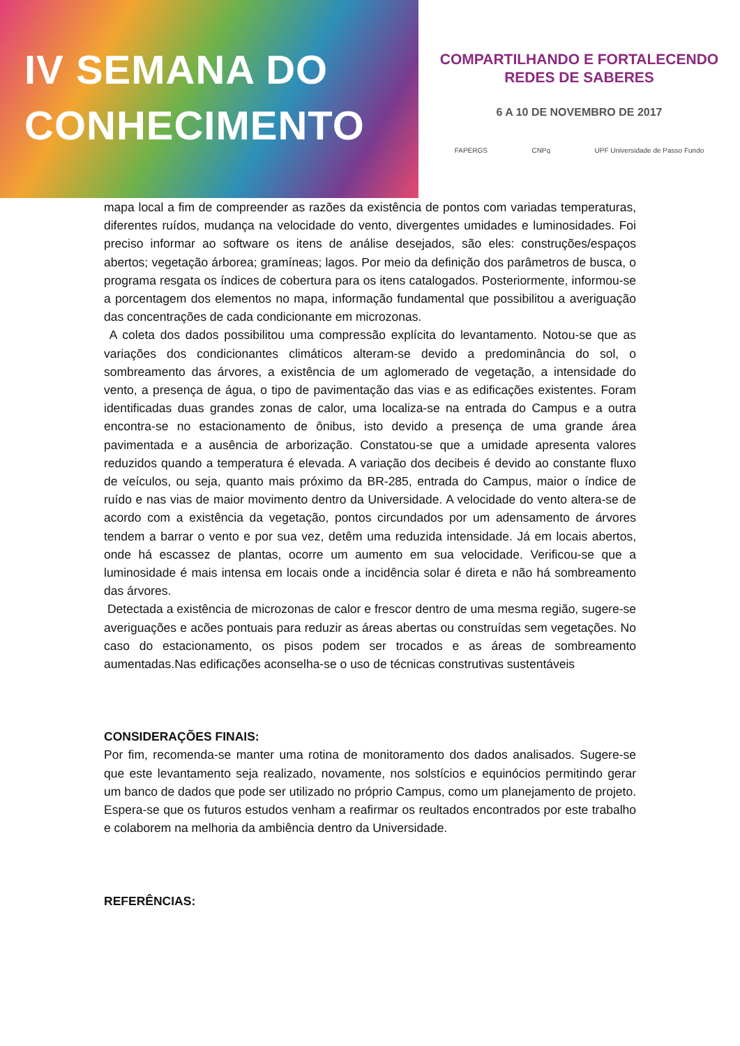IV SEMANA DO
CONHECIMENTO
COMPARTILHANDO E FORTALECENDO
REDES DE SABERES
6 A 10 DE NOVEMBRO DE 2017
FAPERGS CNPq UPF Universidade de Passo Fundo
mapa local a fim de compreender as razões da existência de pontos com variadas temperaturas, diferentes ruídos, mudança na velocidade do vento, divergentes umidades e luminosidades. Foi preciso informar ao software os itens de análise desejados, são eles: construções/espaços abertos; vegetação árborea; gramíneas; lagos. Por meio da definição dos parâmetros de busca, o programa resgata os índices de cobertura para os itens catalogados. Posteriormente, informou-se a porcentagem dos elementos no mapa, informação fundamental que possibilitou a averiguação das concentrações de cada condicionante em microzonas.
A coleta dos dados possibilitou uma compressão explícita do levantamento. Notou-se que as variações dos condicionantes climáticos alteram-se devido a predominância do sol, o sombreamento das árvores, a existência de um aglomerado de vegetação, a intensidade do vento, a presença de água, o tipo de pavimentação das vias e as edificações existentes. Foram identificadas duas grandes zonas de calor, uma localiza-se na entrada do Campus e a outra encontra-se no estacionamento de ônibus, isto devido a presença de uma grande área pavimentada e a ausência de arborização. Constatou-se que a umidade apresenta valores reduzidos quando a temperatura é elevada. A variação dos decibeis é devido ao constante fluxo de veículos, ou seja, quanto mais próximo da BR-285, entrada do Campus, maior o índice de ruído e nas vias de maior movimento dentro da Universidade. A velocidade do vento altera-se de acordo com a existência da vegetação, pontos circundados por um adensamento de árvores tendem a barrar o vento e por sua vez, detêm uma reduzida intensidade. Já em locais abertos, onde há escassez de plantas, ocorre um aumento em sua velocidade. Verificou-se que a luminosidade é mais intensa em locais onde a incidência solar é direta e não há sombreamento das árvores.
Detectada a existência de microzonas de calor e frescor dentro de uma mesma região, sugere-se averiguações e acões pontuais para reduzir as áreas abertas ou construídas sem vegetações. No caso do estacionamento, os pisos podem ser trocados e as áreas de sombreamento aumentadas.Nas edificações aconselha-se o uso de técnicas construtivas sustentáveis
CONSIDERAÇÕES FINAIS:
Por fim, recomenda-se manter uma rotina de monitoramento dos dados analisados. Sugere-se que este levantamento seja realizado, novamente, nos solstícios e equinócios permitindo gerar um banco de dados que pode ser utilizado no próprio Campus, como um planejamento de projeto. Espera-se que os futuros estudos venham a reafirmar os reultados encontrados por este trabalho e colaborem na melhoria da ambiência dentro da Universidade.
REFERÊNCIAS: